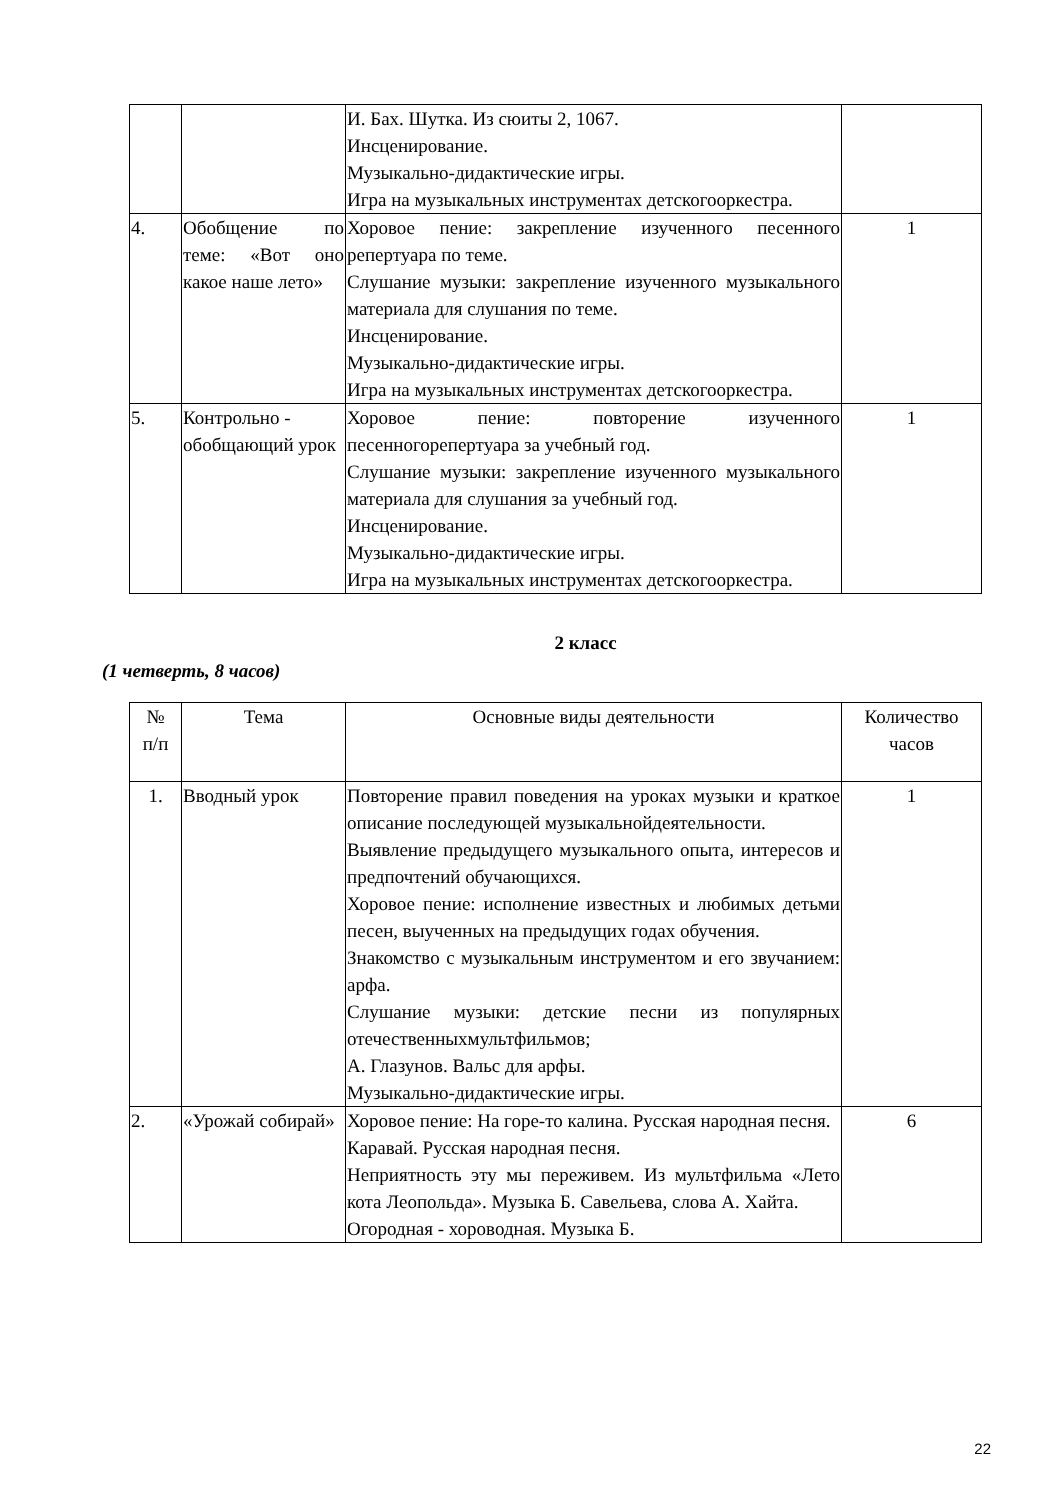| | | И. Бах. Шутка. Из сюиты 2, 1067. Инсценирование. Музыкально-дидактические игры. Игра на музыкальных инструментах детскогооркестра. | |
| 4. | Обобщение по теме: «Вот оно какое наше лето» | Хоровое пение: закрепление изученного песенного репертуара по теме. Слушание музыки: закрепление изученного музыкального материала для слушания по теме. Инсценирование. Музыкально-дидактические игры. Игра на музыкальных инструментах детскогооркестра. | 1 |
| 5. | Контрольно - обобщающий урок | Хоровое пение: повторение изученного песенногорепертуара за учебный год. Слушание музыки: закрепление изученного музыкального материала для слушания за учебный год. Инсценирование. Музыкально-дидактические игры. Игра на музыкальных инструментах детскогооркестра. | 1 |
2 класс
(1 четверть, 8 часов)
| № п/п | Тема | Основные виды деятельности | Количество часов |
| --- | --- | --- | --- |
| 1. | Вводный урок | Повторение правил поведения на уроках музыки и краткое описание последующей музыкальнойдеятельности. Выявление предыдущего музыкального опыта, интересов и предпочтений обучающихся. Хоровое пение: исполнение известных и любимых детьми песен, выученных на предыдущих годах обучения. Знакомство с музыкальным инструментом и его звучанием: арфа. Слушание музыки: детские песни из популярных отечественныхмультфильмов; А. Глазунов. Вальс для арфы. Музыкально-дидактические игры. | 1 |
| 2. | «Урожай собирай» | Хоровое пение: На горе-то калина. Русская народная песня. Каравай. Русская народная песня. Неприятность эту мы переживем. Из мультфильма «Лето кота Леопольда». Музыка Б. Савельева, слова А. Хайта. Огородная - хороводная. Музыка Б. | 6 |
22